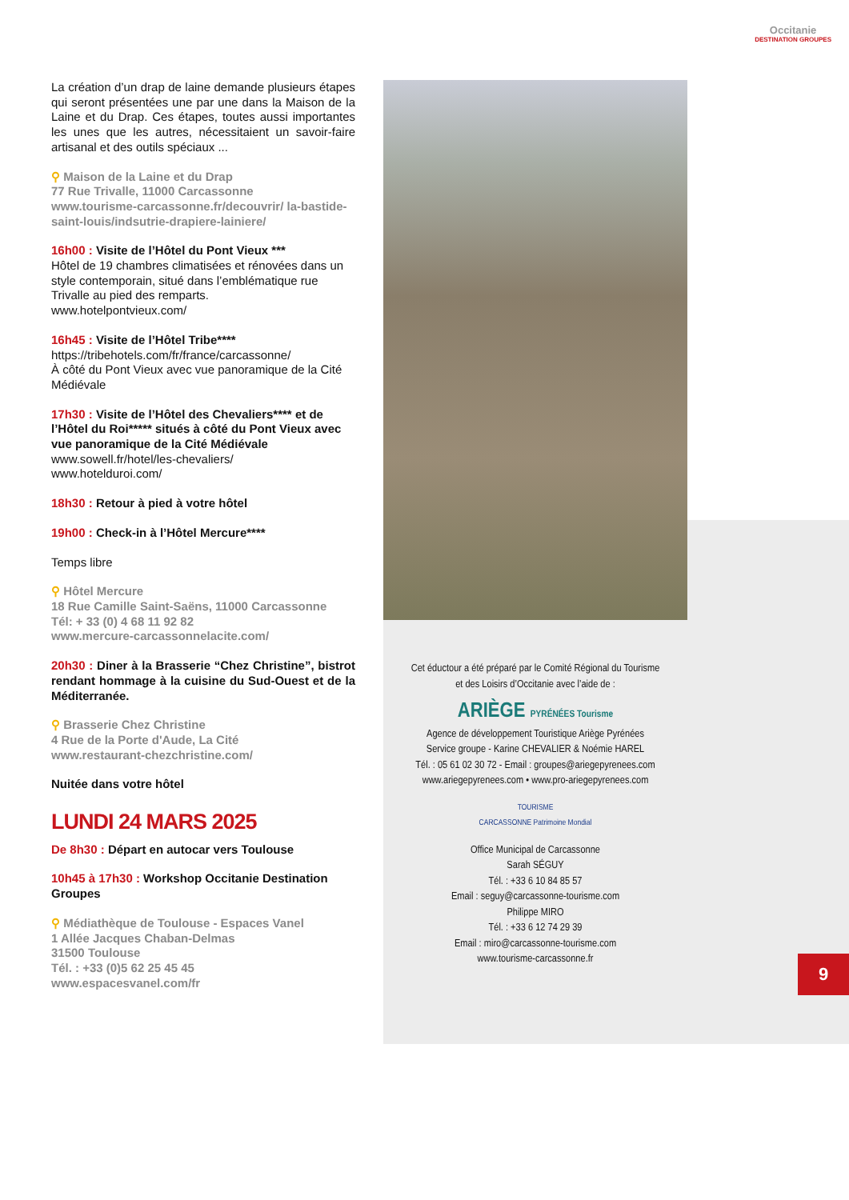Occitanie
DESTINATION GROUPES
La création d’un drap de laine demande plusieurs étapes qui seront présentées une par une dans la Maison de la Laine et du Drap. Ces étapes, toutes aussi importantes les unes que les autres, nécessitaient un savoir-faire artisanal et des outils spéciaux ...
⚲ Maison de la Laine et du Drap
77 Rue Trivalle, 11000 Carcassonne
www.tourisme-carcassonne.fr/decouvrir/ la-bastide-saint-louis/indsutrie-drapiere-lainiere/
16h00 : Visite de l’Hôtel du Pont Vieux ***
Hôtel de 19 chambres climatisées et rénovées dans un style contemporain, situé dans l’emblématique rue Trivalle au pied des remparts.
www.hotelpontvieux.com/
16h45 : Visite de l’Hôtel Tribe****
https://tribehotels.com/fr/france/carcassonne/
À côté du Pont Vieux avec vue panoramique de la Cité Médiévale
17h30 : Visite de l’Hôtel des Chevaliers**** et de l’Hôtel du Roi***** situés à côté du Pont Vieux avec vue panoramique de la Cité Médiévale
www.sowell.fr/hotel/les-chevaliers/
www.hotelduroi.com/
18h30 : Retour à pied à votre hôtel
19h00 : Check-in à l’Hôtel Mercure****
Temps libre
⚲ Hôtel Mercure
18 Rue Camille Saint-Saëns, 11000 Carcassonne
Tél: + 33 (0) 4 68 11 92 82
www.mercure-carcassonnelacite.com/
20h30 : Diner à la Brasserie “Chez Christine”, bistrot rendant hommage à la cuisine du Sud-Ouest et de la Méditerranée.
⚲ Brasserie Chez Christine
4 Rue de la Porte d'Aude, La Cité
www.restaurant-chezchristine.com/
Nuitée dans votre hôtel
LUNDI 24 MARS 2025
De 8h30 : Départ en autocar vers Toulouse
10h45 à 17h30 : Workshop Occitanie Destination Groupes
⚲ Médiathèque de Toulouse - Espaces Vanel
1 Allée Jacques Chaban-Delmas
31500 Toulouse
Tél. : +33 (0)5 62 25 45 45
www.espacesvanel.com/fr
Cet éductour a été préparé par le Comité Régional du Tourisme
et des Loisirs d’Occitanie avec l’aide de :
ARIÈGE PYRÉNÉES Tourisme
Agence de développement Touristique Ariège Pyrénées
Service groupe - Karine CHEVALIER & Noémie HAREL
Tél. : 05 61 02 30 72 - Email : groupes@ariegepyrenees.com
www.ariegepyrenees.com • www.pro-ariegepyrenees.com
TOURISME
CARCASSONNE Patrimoine Mondial
Office Municipal de Carcassonne
Sarah SÉGUY
Tél. : +33 6 10 84 85 57
Email : seguy@carcassonne-tourisme.com
Philippe MIRO
Tél. : +33 6 12 74 29 39
Email : miro@carcassonne-tourisme.com
www.tourisme-carcassonne.fr
9